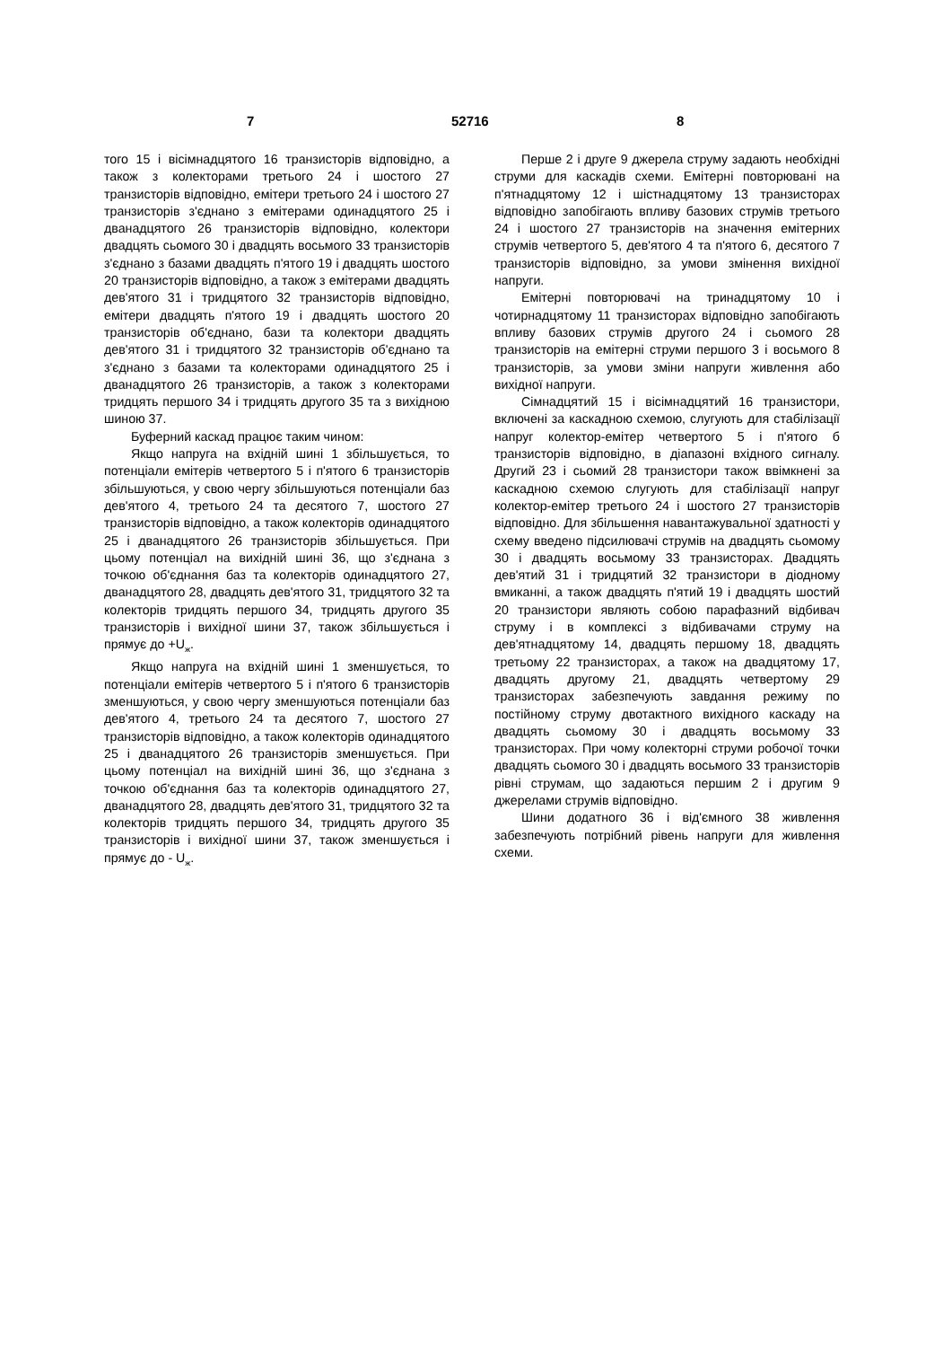7 52716 8
того 15 і вісімнадцятого 16 транзисторів відповідно, а також з колекторами третього 24 і шостого 27 транзисторів відповідно, емітери третього 24 і шостого 27 транзисторів з'єднано з емітерами одинадцятого 25 і дванадцятого 26 транзисторів відповідно, колектори двадцять сьомого 30 і двадцять восьмого 33 транзисторів з'єднано з базами двадцять п'ятого 19 і двадцять шостого 20 транзисторів відповідно, а також з емітерами двадцять дев'ятого 31 і тридцятого 32 транзисторів відповідно, емітери двадцять п'ятого 19 і двадцять шостого 20 транзисторів об'єднано, бази та колектори двадцять дев'ятого 31 і тридцятого 32 транзисторів об'єднано та з'єднано з базами та колекторами одинадцятого 25 і дванадцятого 26 транзисторів, а також з колекторами тридцять першого 34 і тридцять другого 35 та з вихідною шиною 37.
Буферний каскад працює таким чином:
Якщо напруга на вхідній шині 1 збільшується, то потенціали емітерів четвертого 5 і п'ятого 6 транзисторів збільшуються, у свою чергу збільшуються потенціали баз дев'ятого 4, третього 24 та десятого 7, шостого 27 транзисторів відповідно, а також колекторів одинадцятого 25 і дванадцятого 26 транзисторів збільшується. При цьому потенціал на вихідній шині 36, що з'єднана з точкою об'єднання баз та колекторів одинадцятого 27, дванадцятого 28, двадцять дев'ятого 31, тридцятого 32 та колекторів тридцять першого 34, тридцять другого 35 транзисторів і вихідної шини 37, також збільшується і прямує до +U<sub>ж</sub>.
Якщо напруга на вхідній шині 1 зменшується, то потенціали емітерів четвертого 5 і п'ятого 6 транзисторів зменшуються, у свою чергу зменшуються потенціали баз дев'ятого 4, третього 24 та десятого 7, шостого 27 транзисторів відповідно, а також колекторів одинадцятого 25 і дванадцятого 26 транзисторів зменшується. При цьому потенціал на вихідній шині 36, що з'єднана з точкою об'єднання баз та колекторів одинадцятого 27, дванадцятого 28, двадцять дев'ятого 31, тридцятого 32 та колекторів тридцять першого 34, тридцять другого 35 транзисторів і вихідної шини 37, також зменшується і прямує до - U<sub>ж</sub>.
Перше 2 і друге 9 джерела струму задають необхідні струми для каскадів схеми. Емітерні повторювані на п'ятнадцятому 12 і шістнадцятому 13 транзисторах відповідно запобігають впливу базових струмів третього 24 і шостого 27 транзисторів на значення емітерних струмів четвертого 5, дев'ятого 4 та п'ятого 6, десятого 7 транзисторів відповідно, за умови змінення вихідної напруги.
Емітерні повторювачі на тринадцятому 10 і чотирнадцятому 11 транзисторах відповідно запобігають впливу базових струмів другого 24 і сьомого 28 транзисторів на емітерні струми першого 3 і восьмого 8 транзисторів, за умови зміни напруги живлення або вихідної напруги.
Сімнадцятий 15 і вісімнадцятий 16 транзистори, включені за каскадною схемою, слугують для стабілізації напруг колектор-емітер четвертого 5 і п'ятого б транзисторів відповідно, в діапазоні вхідного сигналу. Другий 23 і сьомий 28 транзистори також ввімкнені за каскадною схемою слугують для стабілізації напруг колектор-емітер третього 24 і шостого 27 транзисторів відповідно. Для збільшення навантажувальної здатності у схему введено підсилювачі струмів на двадцять сьомому 30 і двадцять восьмому 33 транзисторах. Двадцять дев'ятий 31 і тридцятий 32 транзистори в діодному вмиканні, а також двадцять п'ятий 19 і двадцять шостий 20 транзистори являють собою парафазний відбивач струму і в комплексі з відбивачами струму на дев'ятнадцятому 14, двадцять першому 18, двадцять третьому 22 транзисторах, а також на двадцятому 17, двадцять другому 21, двадцять четвертому 29 транзисторах забезпечують завдання режиму по постійному струму двотактного вихідного каскаду на двадцять сьомому 30 і двадцять восьмому 33 транзисторах. При чому колекторні струми робочої точки двадцять сьомого 30 і двадцять восьмого 33 транзисторів рівні струмам, що задаються першим 2 і другим 9 джерелами струмів відповідно.
Шини додатного 36 і від'ємного 38 живлення забезпечують потрібний рівень напруги для живлення схеми.